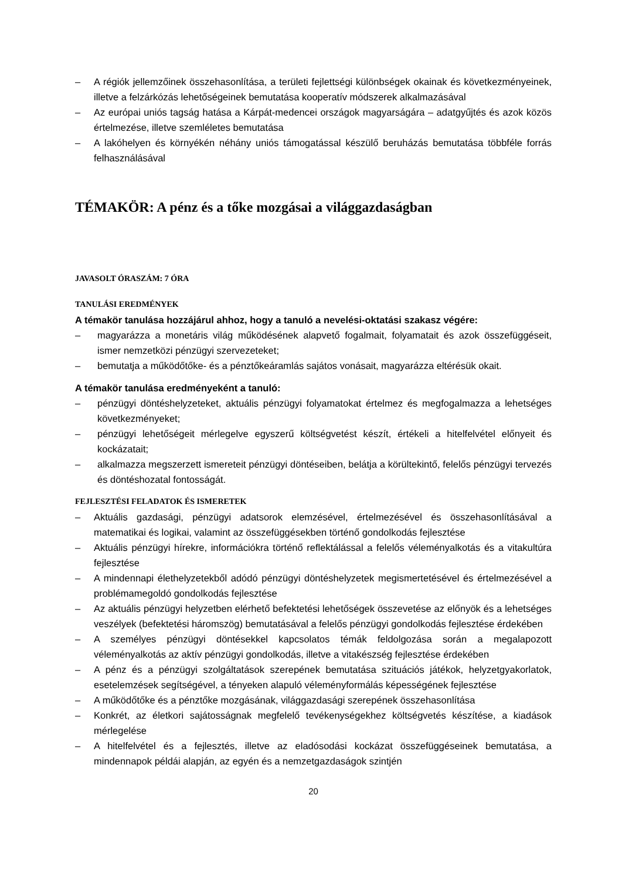– A régiók jellemzőinek összehasonlítása, a területi fejlettségi különbségek okainak és következményeinek, illetve a felzárkózás lehetőségeinek bemutatása kooperatív módszerek alkalmazásával
– Az európai uniós tagság hatása a Kárpát-medencei országok magyarságára – adatgyűjtés és azok közös értelmezése, illetve szemléletes bemutatása
– A lakóhelyen és környékén néhány uniós támogatással készülő beruházás bemutatása többféle forrás felhasználásával
TÉMAKÖR: A pénz és a tőke mozgásai a világgazdaságban
JAVASOLT ÓRASZÁM: 7 ÓRA
TANULÁSI EREDMÉNYEK
A témakör tanulása hozzájárul ahhoz, hogy a tanuló a nevelési-oktatási szakasz végére:
– magyarázza a monetáris világ működésének alapvető fogalmait, folyamatait és azok összefüggéseit, ismer nemzetközi pénzügyi szervezeteket;
– bemutatja a működőtőke- és a pénztőkeáramlás sajátos vonásait, magyarázza eltérésük okait.
A témakör tanulása eredményeként a tanuló:
– pénzügyi döntéshelyzeteket, aktuális pénzügyi folyamatokat értelmez és megfogalmazza a lehetséges következményeket;
– pénzügyi lehetőségeit mérlegelve egyszerű költségvetést készít, értékeli a hitelfelvétel előnyeit és kockázatait;
– alkalmazza megszerzett ismereteit pénzügyi döntéseiben, belátja a körültekintő, felelős pénzügyi tervezés és döntéshozatal fontosságát.
FEJLESZTÉSI FELADATOK ÉS ISMERETEK
– Aktuális gazdasági, pénzügyi adatsorok elemzésével, értelmezésével és összehasonlításával a matematikai és logikai, valamint az összefüggésekben történő gondolkodás fejlesztése
– Aktuális pénzügyi hírekre, információkra történő reflektálással a felelős véleményalkotás és a vitakultúra fejlesztése
– A mindennapi élethelyzetekből adódó pénzügyi döntéshelyzetek megismertetésével és értelmezésével a problémamegoldó gondolkodás fejlesztése
– Az aktuális pénzügyi helyzetben elérhető befektetési lehetőségek összevetése az előnyök és a lehetséges veszélyek (befektetési háromszög) bemutatásával a felelős pénzügyi gondolkodás fejlesztése érdekében
– A személyes pénzügyi döntésekkel kapcsolatos témák feldolgozása során a megalapozott véleményalkotás az aktív pénzügyi gondolkodás, illetve a vitakészség fejlesztése érdekében
– A pénz és a pénzügyi szolgáltatások szerepének bemutatása szituációs játékok, helyzetgyakorlatok, esetelemzések segítségével, a tényeken alapuló véleményformálás képességének fejlesztése
– A működőtőke és a pénztőke mozgásának, világgazdasági szerepének összehasonlítása
– Konkrét, az életkori sajátosságnak megfelelő tevékenységekhez költségvetés készítése, a kiadások mérlegelése
– A hitelfelvétel és a fejlesztés, illetve az eladósodási kockázat összefüggéseinek bemutatása, a mindennapok példái alapján, az egyén és a nemzetgazdaságok szintjén
20